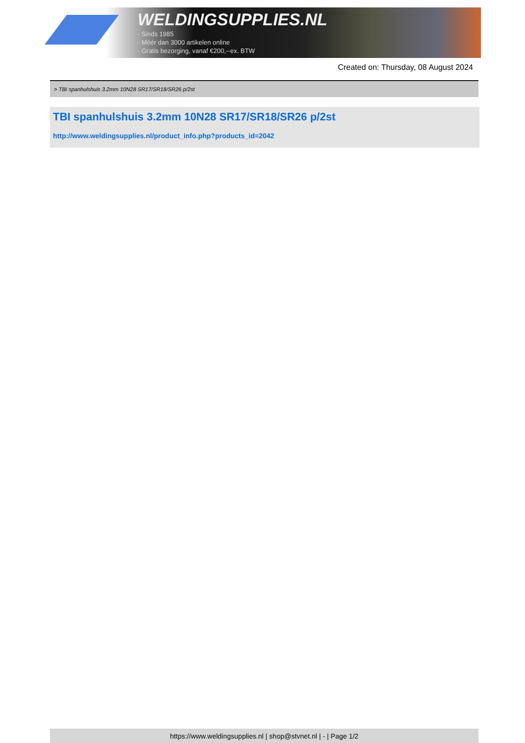WELDINGSUPPLIES.NL
- Sinds 1985
- Méér dan 3000 artikelen online
- Gratis bezorging, vanaf €200,--ex. BTW
Created on: Thursday, 08 August 2024
> TBI spanhulshuis 3.2mm 10N28 SR17/SR18/SR26 p/2st
TBI spanhulshuis 3.2mm 10N28 SR17/SR18/SR26 p/2st
http://www.weldingsupplies.nl/product_info.php?products_id=2042
https://www.weldingsupplies.nl | shop@stvnet.nl | - | Page 1/2